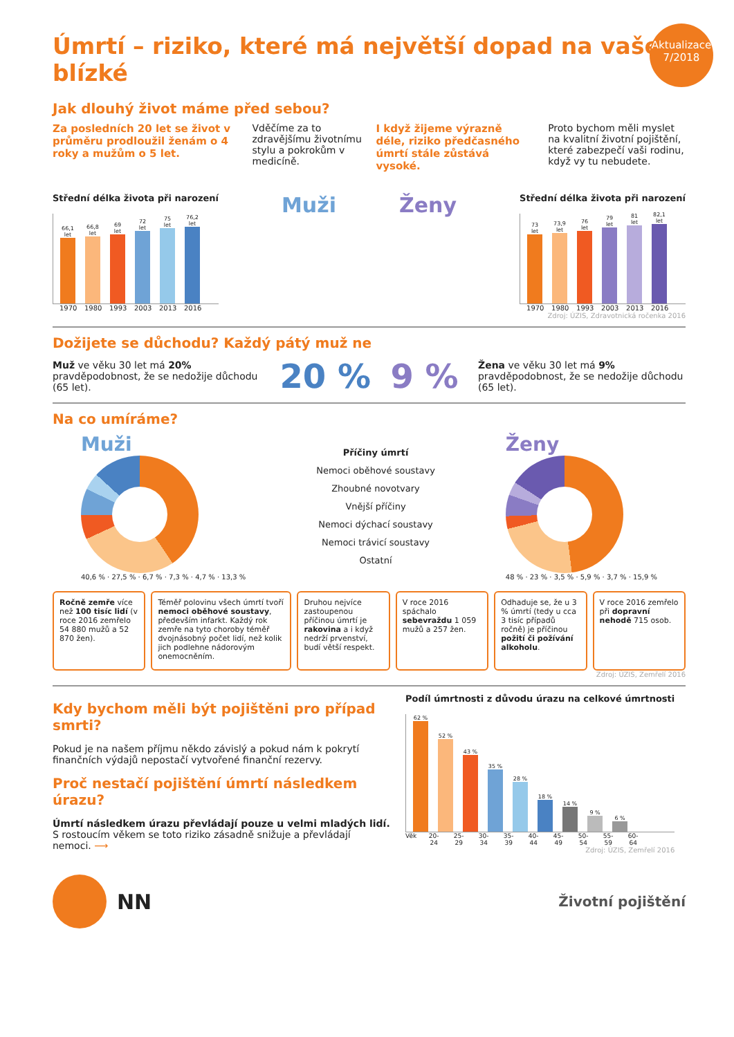Aktualizace
7/2018
Úmrtí – riziko, které má největší dopad na vaše blízké
Jak dlouhý život máme před sebou?
Za posledních 20 let se život v průměru prodloužil ženám o 4 roky a mužům o 5 let.
Vděčíme za to zdravějšímu životnímu stylu a pokrokům v medicíně.
I když žijeme výrazně déle, riziko předčasného úmrtí stále zůstává vysoké.
Proto bychom měli myslet na kvalitní životní pojištění, které zabezpečí vaši rodinu, když vy tu nebudete.
Střední délka života při narození
66,1 let
66,8 let
69 let
72 let
75 let
76,2 let
1970 1980 1993 2003 2013 2016
Muži Ženy
Střední délka života při narození
73 let
73,9 let
76 let
79 let
81 let
82,1 let
1970 1980 1993 2003 2013 2016
Zdroj: ÚZIS, Zdravotnická ročenka 2016
Dožijete se důchodu? Každý pátý muž ne
Muž ve věku 30 let má 20% pravděpodobnost, že se nedožije důchodu (65 let).
20 % 9 %
Žena ve věku 30 let má 9% pravděpodobnost, že se nedožije důchodu (65 let).
Na co umíráme?
Muži
40,6 % · 27,5 % · 6,7 % · 7,3 % · 4,7 % · 13,3 %
Příčiny úmrtí
Nemoci oběhové soustavy
Zhoubné novotvary
Vnější příčiny
Nemoci dýchací soustavy
Nemoci trávicí soustavy
Ostatní
Ženy
48 % · 23 % · 3,5 % · 5,9 % · 3,7 % · 15,9 %
Ročně zemře více než 100 tisíc lidí (v roce 2016 zemřelo 54 880 mužů a 52 870 žen).
Téměř polovinu všech úmrtí tvoří nemoci oběhové soustavy, především infarkt. Každý rok zemře na tyto choroby téměř dvojnásobný počet lidí, než kolik jich podlehne nádorovým onemocněním.
Druhou nejvíce zastoupenou příčinou úmrtí je rakovina a i když nedrží prvenství, budí větší respekt.
V roce 2016 spáchalo sebevraždu 1 059 mužů a 257 žen.
Odhaduje se, že u 3 % úmrtí (tedy u cca 3 tisíc případů ročně) je příčinou požití či požívání alkoholu.
V roce 2016 zemřelo při dopravní nehodě 715 osob.
Zdroj: ÚZIS, Zemřelí 2016
Kdy bychom měli být pojištěni pro případ smrti?
Pokud je na našem příjmu někdo závislý a pokud nám k pokrytí finančních výdajů nepostačí vytvořené finanční rezervy.
Proč nestačí pojištění úmrtí následkem úrazu?
Úmrtí následkem úrazu převládají pouze u velmi mladých lidí. S rostoucím věkem se toto riziko zásadně snižuje a převládají nemoci. ⟶
Podíl úmrtnosti z důvodu úrazu na celkové úmrtnosti
62 %
52 %
43 %
35 %
28 %
18 %
14 %
9 %
6 %
Věk 20-24 25-29 30-34 35-39 40-44 45-49 50-54 55-59 60-64
Zdroj: ÚZIS, Zemřelí 2016
NN
Životní pojištění